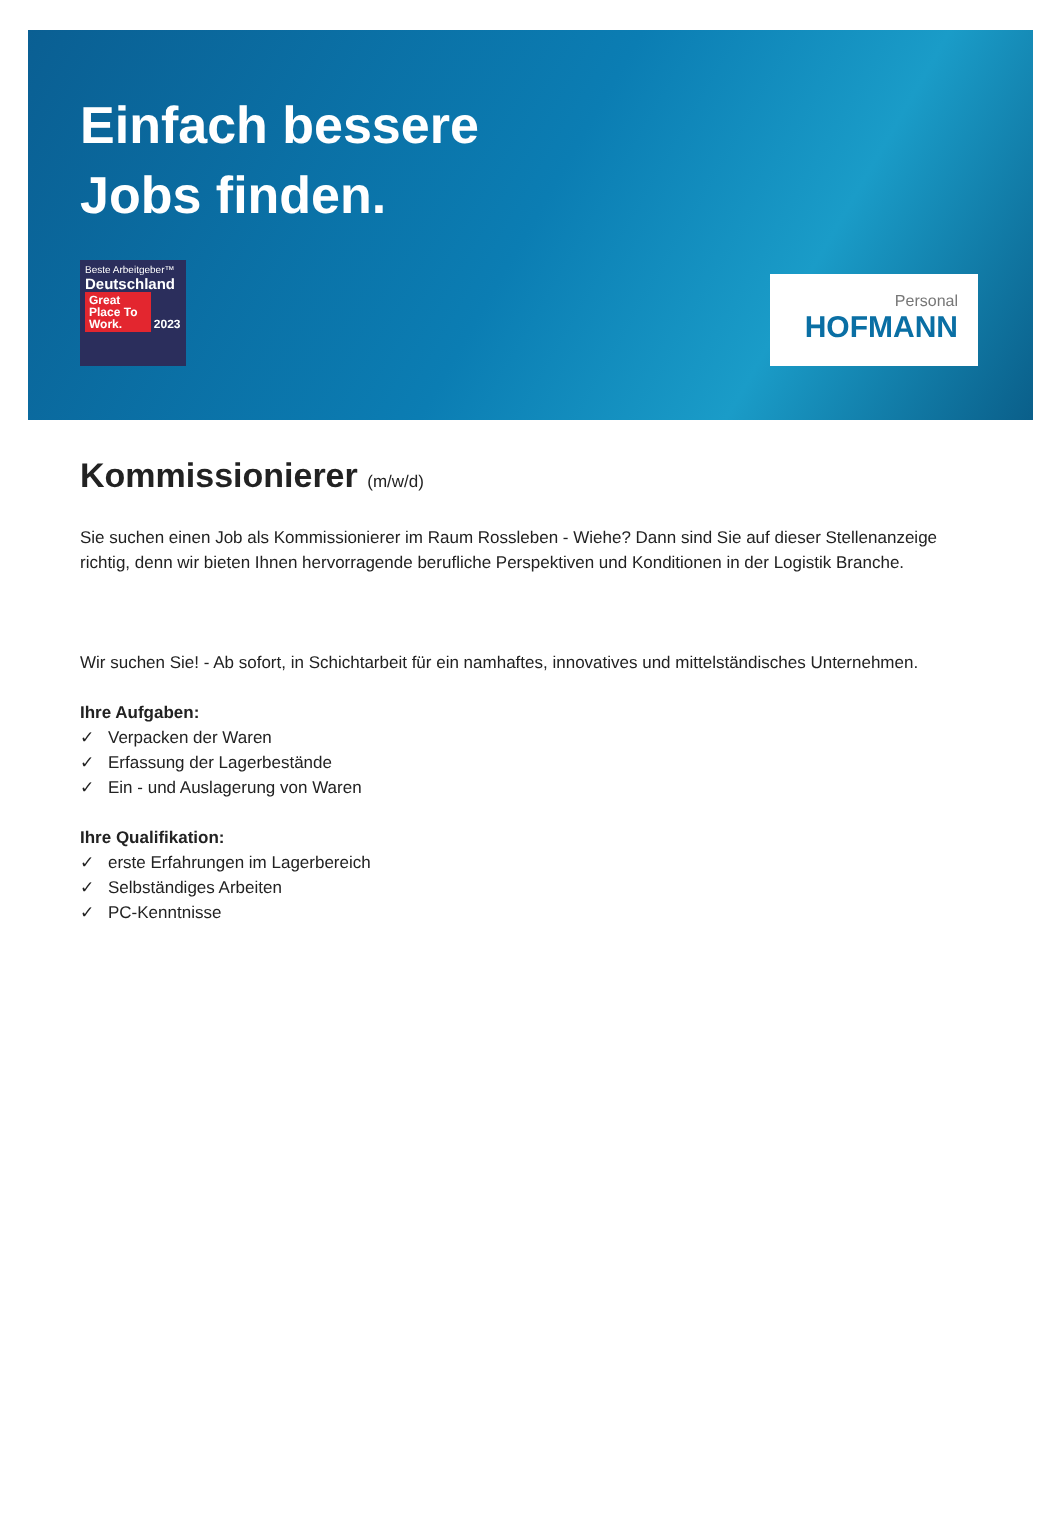Einfach bessere
Jobs finden.
Beste Arbeitgeber™
Deutschland
Great Place To Work.
2023
Personal
HOFMANN
Kommissionierer (m/w/d)
Sie suchen einen Job als Kommissionierer im Raum Rossleben - Wiehe? Dann sind Sie auf dieser Stellenanzeige richtig, denn wir bieten Ihnen hervorragende berufliche Perspektiven und Konditionen in der Logistik Branche.
Wir suchen Sie! - Ab sofort, in Schichtarbeit für ein namhaftes, innovatives und mittelständisches Unternehmen.
Ihre Aufgaben:
✓ Verpacken der Waren
✓ Erfassung der Lagerbestände
✓ Ein - und Auslagerung von Waren
Ihre Qualifikation:
✓ erste Erfahrungen im Lagerbereich
✓ Selbständiges Arbeiten
✓ PC-Kenntnisse